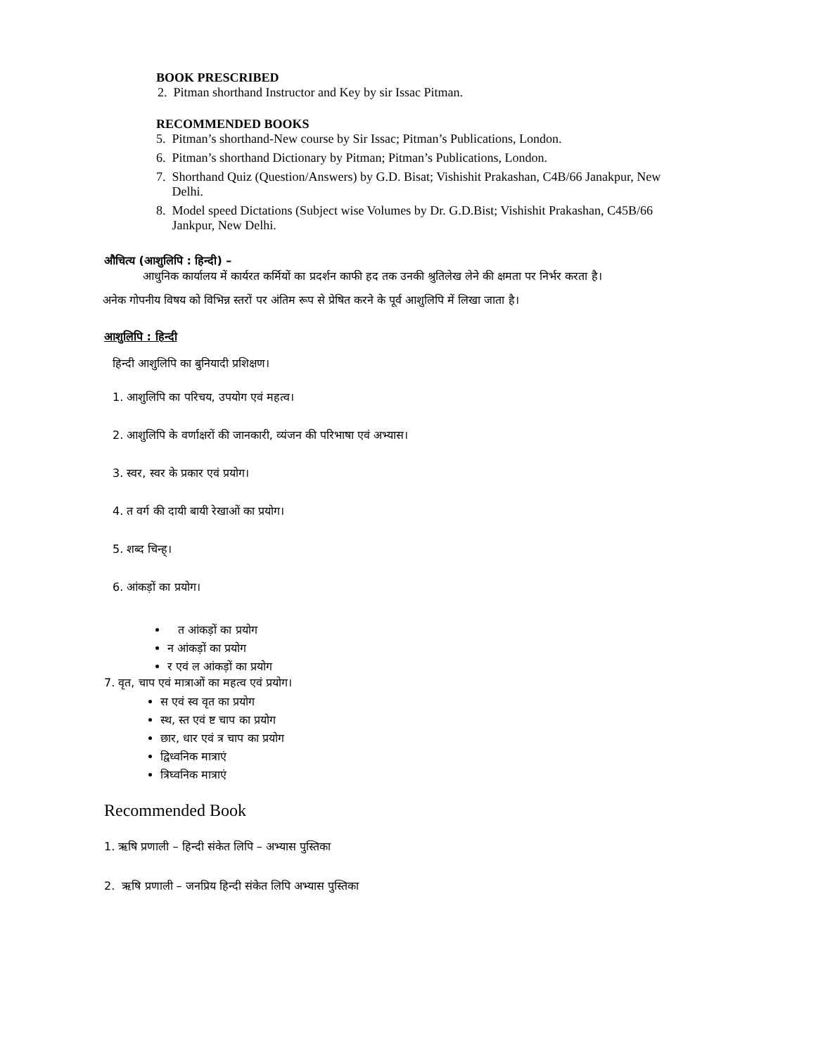BOOK PRESCRIBED
2. Pitman shorthand Instructor and Key by sir Issac Pitman.
RECOMMENDED BOOKS
5. Pitman’s shorthand-New course by Sir Issac; Pitman’s Publications, London.
6. Pitman’s shorthand Dictionary by Pitman; Pitman’s Publications, London.
7. Shorthand Quiz (Question/Answers) by G.D. Bisat; Vishishit Prakashan, C4B/66 Janakpur, New
Delhi.
8. Model speed Dictations (Subject wise Volumes by Dr. G.D.Bist; Vishishit Prakashan, C45B/66
Jankpur, New Delhi.
औचित्य (आशुलिपि : हिन्दी) –
आधुनिक कार्यालय में कार्यरत कर्मियों का प्रदर्शन काफी हद तक उनकी श्रुतिलेख लेने की क्षमता पर निर्भर करता है।
अनेक गोपनीय विषय को विभिन्न स्तरों पर अंतिम रूप से प्रेषित करने के पूर्व आशुलिपि में लिखा जाता है।
आशुलिपि : हिन्दी
हिन्दी आशुलिपि का बुनियादी प्रशिक्षण।
1. आशुलिपि का परिचय, उपयोग एवं महत्व।
2. आशुलिपि के वर्णाक्षरों की जानकारी, व्यंजन की परिभाषा एवं अभ्यास।
3. स्वर, स्वर के प्रकार एवं प्रयोग।
4. त वर्ग की दायी बायी रेखाओं का प्रयोग।
5. शब्द चिन्ह्।
6. आंकड़ों का प्रयोग।
त आंकड़ों का प्रयोग
न आंकड़ों का प्रयोग
र एवं ल आंकड़ों का प्रयोग
7. वृत, चाप एवं मात्राओं का महत्व एवं प्रयोग।
स एवं स्व वृत का प्रयोग
स्थ, स्त एवं ष्ट चाप का प्रयोग
छार, धार एवं त्र चाप का प्रयोग
द्विध्वनिक मात्राएं
त्रिघ्वनिक मात्राएं
Recommended Book
1. ऋषि प्रणाली – हिन्दी संकेत लिपि – अभ्यास पुस्तिका
2. ऋषि प्रणाली – जनप्रिय हिन्दी संकेत लिपि अभ्यास पुस्तिका